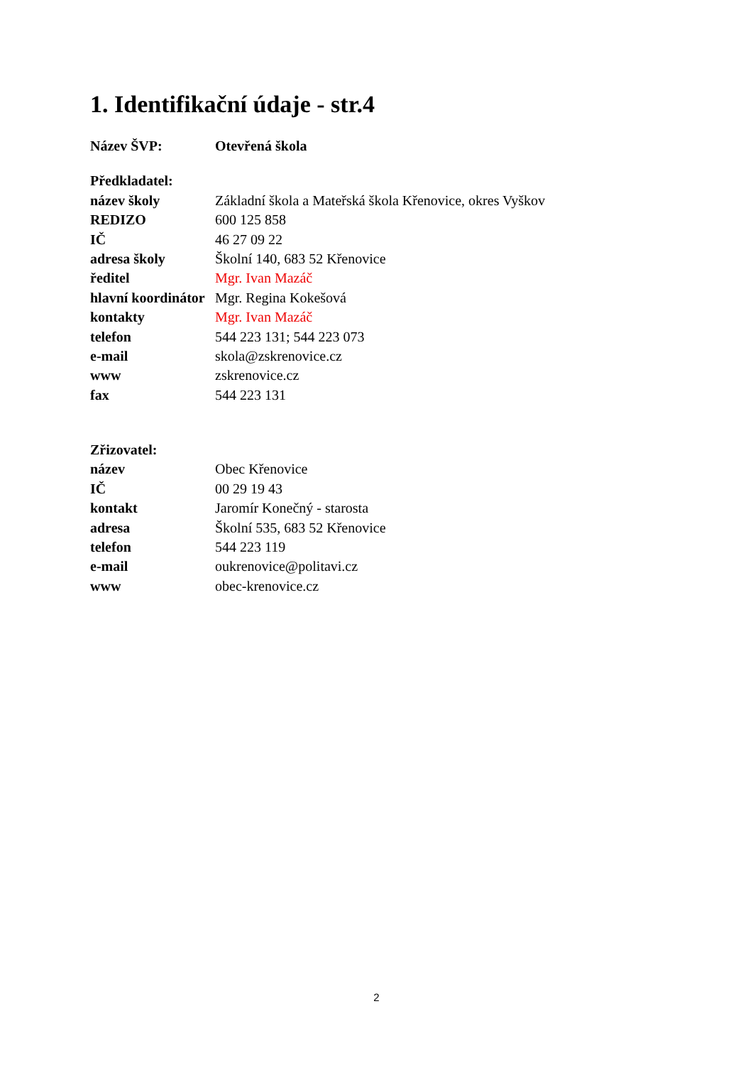1. Identifikační údaje - str.4
| Název ŠVP: | Otevřená škola |
| Předkladatel: | |
| název školy | Základní škola a Mateřská škola Křenovice, okres Vyškov |
| REDIZO | 600 125 858 |
| IČ | 46 27 09 22 |
| adresa školy | Školní 140, 683 52 Křenovice |
| ředitel | Mgr. Ivan Mazáč |
| hlavní koordinátor | Mgr. Regina Kokešová |
| kontakty | Mgr. Ivan Mazáč |
| telefon | 544 223 131; 544 223 073 |
| e-mail | skola@zskrenovice.cz |
| www | zskrenovice.cz |
| fax | 544 223 131 |
| Zřizovatel: | |
| název | Obec Křenovice |
| IČ | 00 29 19 43 |
| kontakt | Jaromír Konečný - starosta |
| adresa | Školní 535, 683 52 Křenovice |
| telefon | 544 223 119 |
| e-mail | oukrenovice@politavi.cz |
| www | obec-krenovice.cz |
2